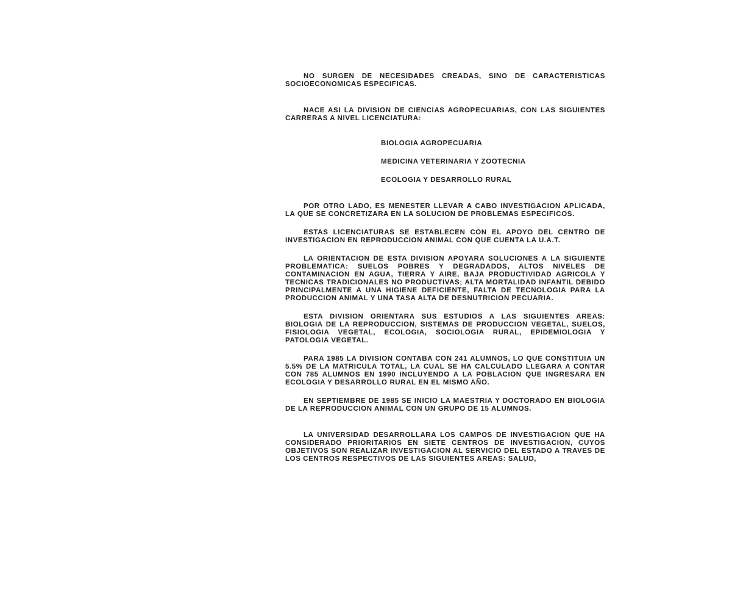NO SURGEN DE NECESIDADES CREADAS, SINO DE CARACTERISTICAS SOCIOECONOMICAS ESPECIFICAS.
NACE ASI LA DIVISION DE CIENCIAS AGROPECUARIAS, CON LAS SIGUIENTES CARRERAS A NIVEL LICENCIATURA:
BIOLOGIA AGROPECUARIA
MEDICINA VETERINARIA Y ZOOTECNIA
ECOLOGIA Y DESARROLLO RURAL
POR OTRO LADO, ES MENESTER LLEVAR A CABO INVESTIGACION APLICADA, LA QUE SE CONCRETIZARA EN LA SOLUCION DE PROBLEMAS ESPECIFICOS.
ESTAS LICENCIATURAS SE ESTABLECEN CON EL APOYO DEL CENTRO DE INVESTIGACION EN REPRODUCCION ANIMAL CON QUE CUENTA LA U.A.T.
LA ORIENTACION DE ESTA DIVISION APOYARA SOLUCIONES A LA SIGUIENTE PROBLEMATICA: SUELOS POBRES Y DEGRADADOS, ALTOS NIVELES DE CONTAMINACION EN AGUA, TIERRA Y AIRE, BAJA PRODUCTIVIDAD AGRICOLA Y TECNICAS TRADICIONALES NO PRODUCTIVAS; ALTA MORTALIDAD INFANTIL DEBIDO PRINCIPALMENTE A UNA HIGIENE DEFICIENTE, FALTA DE TECNOLOGIA PARA LA PRODUCCION ANIMAL Y UNA TASA ALTA DE DESNUTRICION PECUARIA.
ESTA DIVISION ORIENTARA SUS ESTUDIOS A LAS SIGUIENTES AREAS: BIOLOGIA DE LA REPRODUCCION, SISTEMAS DE PRODUCCION VEGETAL, SUELOS, FISIOLOGIA VEGETAL, ECOLOGIA, SOCIOLOGIA RURAL, EPIDEMIOLOGIA Y PATOLOGIA VEGETAL.
PARA 1985 LA DIVISION CONTABA CON 241 ALUMNOS, LO QUE CONSTITUIA UN 5.5% DE LA MATRICULA TOTAL, LA CUAL SE HA CALCULADO LLEGARA A CONTAR CON 785 ALUMNOS EN 1990 INCLUYENDO A LA POBLACION QUE INGRESARA EN ECOLOGIA Y DESARROLLO RURAL EN EL MISMO AÑO.
EN SEPTIEMBRE DE 1985 SE INICIO LA MAESTRIA Y DOCTORADO EN BIOLOGIA DE LA REPRODUCCION ANIMAL CON UN GRUPO DE 15 ALUMNOS.
LA UNIVERSIDAD DESARROLLARA LOS CAMPOS DE INVESTIGACION QUE HA CONSIDERADO PRIORITARIOS EN SIETE CENTROS DE INVESTIGACION, CUYOS OBJETIVOS SON REALIZAR INVESTIGACION AL SERVICIO DEL ESTADO A TRAVES DE LOS CENTROS RESPECTIVOS DE LAS SIGUIENTES AREAS: SALUD,